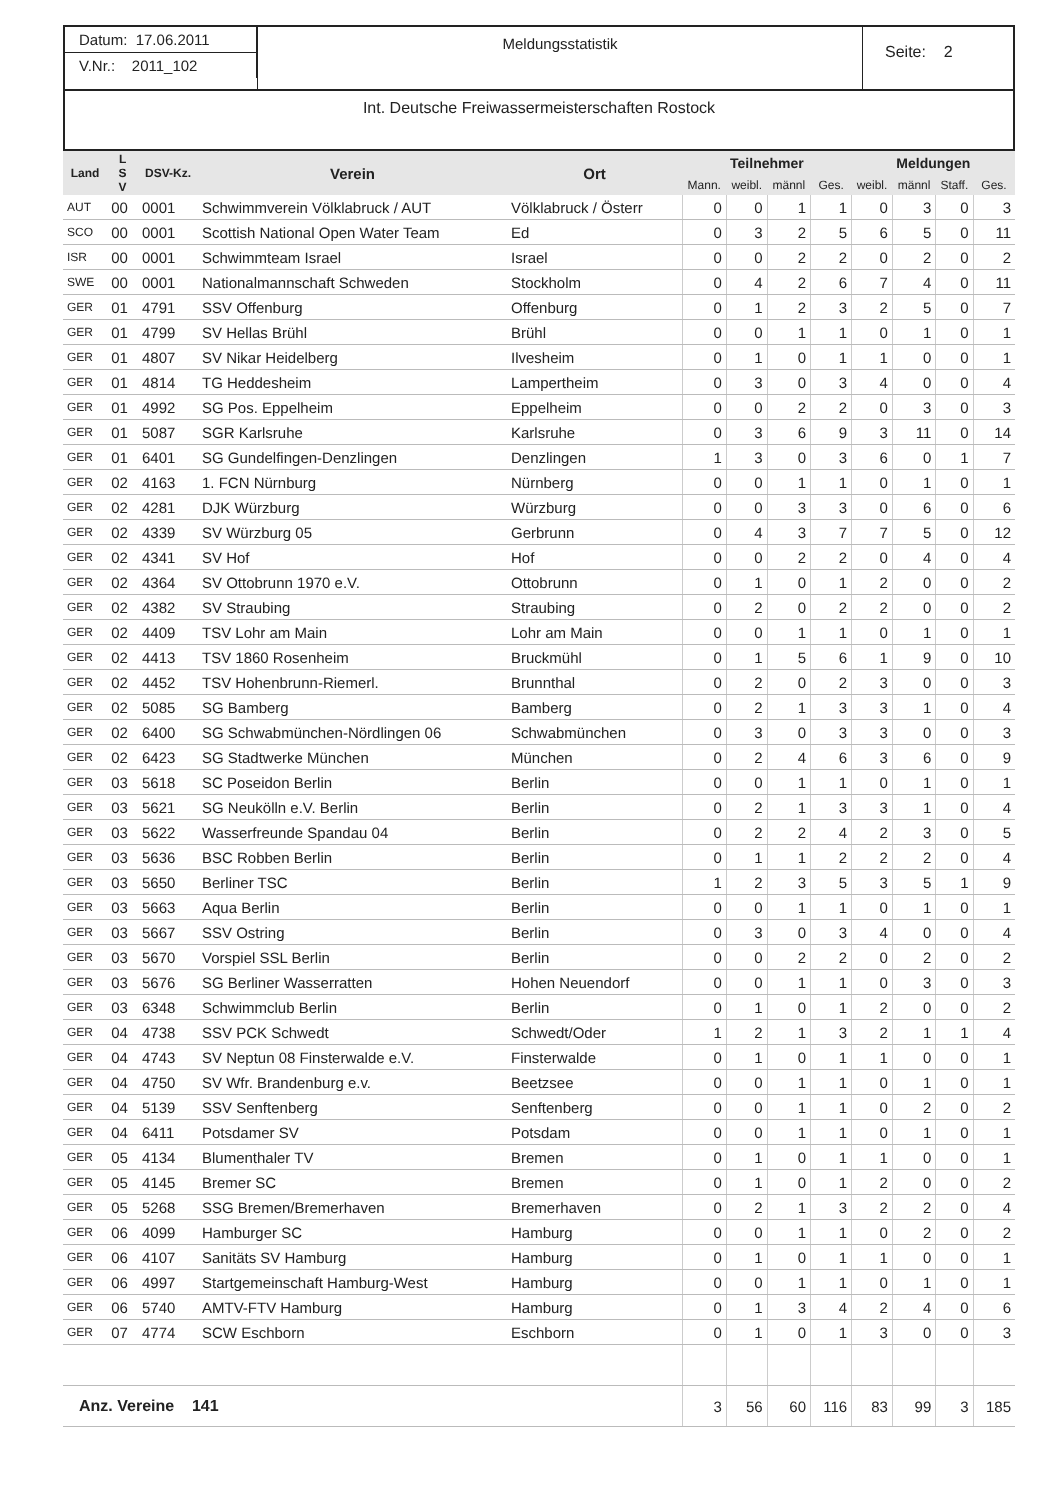Datum: 17.06.2011
V.Nr.: 2011_102
Meldungsstatistik
Seite: 2
Int. Deutsche Freiwassermeisterschaften Rostock
| Land | L S V | DSV-Kz. | Verein | Ort | Teilnehmer | | | | Meldungen | | | |
| --- | --- | --- | --- | --- | --- | --- | --- | --- | --- | --- | --- | --- |
| | | | | | Mann. | weibl. | männl | Ges. | weibl. | männl | Staff. | Ges. |
| AUT | 00 | 0001 | Schwimmverein Völklabruck / AUT | Völklabruck / Österr | 0 | 0 | 1 | 1 | 0 | 3 | 0 | 3 |
| SCO | 00 | 0001 | Scottish National Open Water Team | Ed | 0 | 3 | 2 | 5 | 6 | 5 | 0 | 11 |
| ISR | 00 | 0001 | Schwimmteam Israel | Israel | 0 | 0 | 2 | 2 | 0 | 2 | 0 | 2 |
| SWE | 00 | 0001 | Nationalmannschaft Schweden | Stockholm | 0 | 4 | 2 | 6 | 7 | 4 | 0 | 11 |
| GER | 01 | 4791 | SSV Offenburg | Offenburg | 0 | 1 | 2 | 3 | 2 | 5 | 0 | 7 |
| GER | 01 | 4799 | SV Hellas Brühl | Brühl | 0 | 0 | 1 | 1 | 0 | 1 | 0 | 1 |
| GER | 01 | 4807 | SV Nikar Heidelberg | Ilvesheim | 0 | 1 | 0 | 1 | 1 | 0 | 0 | 1 |
| GER | 01 | 4814 | TG Heddesheim | Lampertheim | 0 | 3 | 0 | 3 | 4 | 0 | 0 | 4 |
| GER | 01 | 4992 | SG Pos. Eppelheim | Eppelheim | 0 | 0 | 2 | 2 | 0 | 3 | 0 | 3 |
| GER | 01 | 5087 | SGR Karlsruhe | Karlsruhe | 0 | 3 | 6 | 9 | 3 | 11 | 0 | 14 |
| GER | 01 | 6401 | SG Gundelfingen-Denzlingen | Denzlingen | 1 | 3 | 0 | 3 | 6 | 0 | 1 | 7 |
| GER | 02 | 4163 | 1. FCN Nürnburg | Nürnberg | 0 | 0 | 1 | 1 | 0 | 1 | 0 | 1 |
| GER | 02 | 4281 | DJK Würzburg | Würzburg | 0 | 0 | 3 | 3 | 0 | 6 | 0 | 6 |
| GER | 02 | 4339 | SV Würzburg 05 | Gerbrunn | 0 | 4 | 3 | 7 | 7 | 5 | 0 | 12 |
| GER | 02 | 4341 | SV Hof | Hof | 0 | 0 | 2 | 2 | 0 | 4 | 0 | 4 |
| GER | 02 | 4364 | SV Ottobrunn 1970 e.V. | Ottobrunn | 0 | 1 | 0 | 1 | 2 | 0 | 0 | 2 |
| GER | 02 | 4382 | SV Straubing | Straubing | 0 | 2 | 0 | 2 | 2 | 0 | 0 | 2 |
| GER | 02 | 4409 | TSV Lohr am Main | Lohr am Main | 0 | 0 | 1 | 1 | 0 | 1 | 0 | 1 |
| GER | 02 | 4413 | TSV 1860 Rosenheim | Bruckmühl | 0 | 1 | 5 | 6 | 1 | 9 | 0 | 10 |
| GER | 02 | 4452 | TSV Hohenbrunn-Riemerl. | Brunnthal | 0 | 2 | 0 | 2 | 3 | 0 | 0 | 3 |
| GER | 02 | 5085 | SG Bamberg | Bamberg | 0 | 2 | 1 | 3 | 3 | 1 | 0 | 4 |
| GER | 02 | 6400 | SG Schwabmünchen-Nördlingen 06 | Schwabmünchen | 0 | 3 | 0 | 3 | 3 | 0 | 0 | 3 |
| GER | 02 | 6423 | SG Stadtwerke München | München | 0 | 2 | 4 | 6 | 3 | 6 | 0 | 9 |
| GER | 03 | 5618 | SC Poseidon Berlin | Berlin | 0 | 0 | 1 | 1 | 0 | 1 | 0 | 1 |
| GER | 03 | 5621 | SG Neukölln e.V. Berlin | Berlin | 0 | 2 | 1 | 3 | 3 | 1 | 0 | 4 |
| GER | 03 | 5622 | Wasserfreunde Spandau 04 | Berlin | 0 | 2 | 2 | 4 | 2 | 3 | 0 | 5 |
| GER | 03 | 5636 | BSC Robben Berlin | Berlin | 0 | 1 | 1 | 2 | 2 | 2 | 0 | 4 |
| GER | 03 | 5650 | Berliner TSC | Berlin | 1 | 2 | 3 | 5 | 3 | 5 | 1 | 9 |
| GER | 03 | 5663 | Aqua Berlin | Berlin | 0 | 0 | 1 | 1 | 0 | 1 | 0 | 1 |
| GER | 03 | 5667 | SSV Ostring | Berlin | 0 | 3 | 0 | 3 | 4 | 0 | 0 | 4 |
| GER | 03 | 5670 | Vorspiel SSL Berlin | Berlin | 0 | 0 | 2 | 2 | 0 | 2 | 0 | 2 |
| GER | 03 | 5676 | SG Berliner Wasserratten | Hohen Neuendorf | 0 | 0 | 1 | 1 | 0 | 3 | 0 | 3 |
| GER | 03 | 6348 | Schwimmclub Berlin | Berlin | 0 | 1 | 0 | 1 | 2 | 0 | 0 | 2 |
| GER | 04 | 4738 | SSV PCK Schwedt | Schwedt/Oder | 1 | 2 | 1 | 3 | 2 | 1 | 1 | 4 |
| GER | 04 | 4743 | SV Neptun 08 Finsterwalde e.V. | Finsterwalde | 0 | 1 | 0 | 1 | 1 | 0 | 0 | 1 |
| GER | 04 | 4750 | SV Wfr. Brandenburg e.v. | Beetzsee | 0 | 0 | 1 | 1 | 0 | 1 | 0 | 1 |
| GER | 04 | 5139 | SSV Senftenberg | Senftenberg | 0 | 0 | 1 | 1 | 0 | 2 | 0 | 2 |
| GER | 04 | 6411 | Potsdamer SV | Potsdam | 0 | 0 | 1 | 1 | 0 | 1 | 0 | 1 |
| GER | 05 | 4134 | Blumenthaler TV | Bremen | 0 | 1 | 0 | 1 | 1 | 0 | 0 | 1 |
| GER | 05 | 4145 | Bremer SC | Bremen | 0 | 1 | 0 | 1 | 2 | 0 | 0 | 2 |
| GER | 05 | 5268 | SSG Bremen/Bremerhaven | Bremerhaven | 0 | 2 | 1 | 3 | 2 | 2 | 0 | 4 |
| GER | 06 | 4099 | Hamburger SC | Hamburg | 0 | 0 | 1 | 1 | 0 | 2 | 0 | 2 |
| GER | 06 | 4107 | Sanitäts SV Hamburg | Hamburg | 0 | 1 | 0 | 1 | 1 | 0 | 0 | 1 |
| GER | 06 | 4997 | Startgemeinschaft Hamburg-West | Hamburg | 0 | 0 | 1 | 1 | 0 | 1 | 0 | 1 |
| GER | 06 | 5740 | AMTV-FTV Hamburg | Hamburg | 0 | 1 | 3 | 4 | 2 | 4 | 0 | 6 |
| GER | 07 | 4774 | SCW Eschborn | Eschborn | 0 | 1 | 0 | 1 | 3 | 0 | 0 | 3 |
| Anz. Vereine 141 | | | | | 3 | 56 | 60 | 116 | 83 | 99 | 3 | 185 |